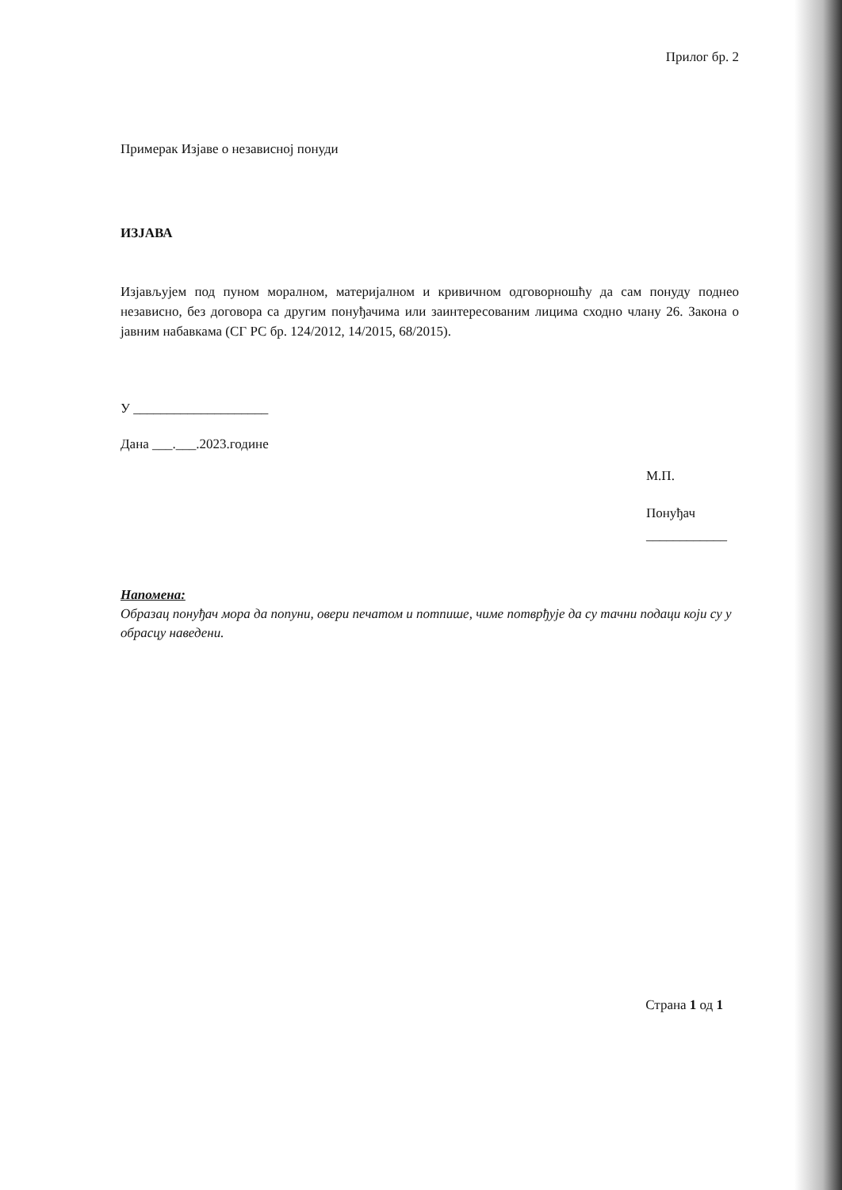Прилог бр. 2
Примерак Изјаве о независној понуди
ИЗЈАВА
Изјављујем под пуном моралном, материјалном и кривичном одговорношћу да сам понуду поднео независно, без договора са другим понуђачима или заинтересованим лицима сходно члану 26. Закона о јавним набавкама (СГ РС бр. 124/2012, 14/2015, 68/2015).
У ____________________
Дана ___.___.2023.године
М.П.
Понуђач
____________
Напомена:
Образац понуђач мора да попуни, овери печатом и потпише, чиме потврђује да су тачни подаци који су у обрасцу наведени.
Страна 1 од 1